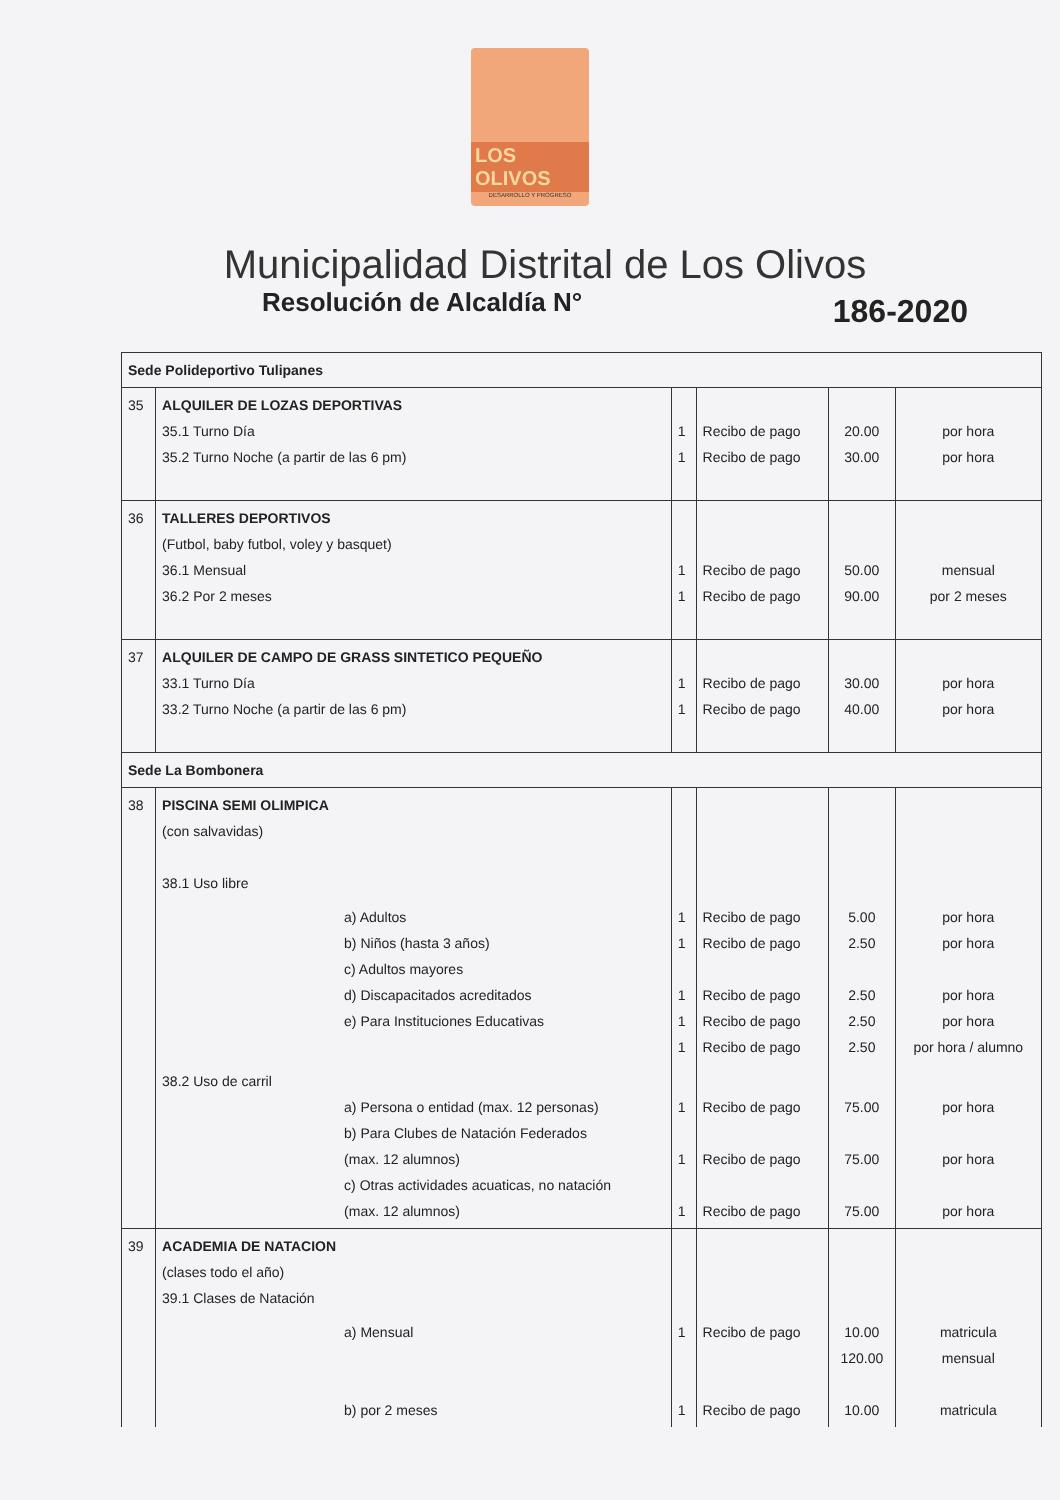LOS OLIVOS
DESARROLLO Y PROGRESO
Municipalidad Distrital de Los Olivos
Resolución de Alcaldía N° 186-2020
| Sede Polideportivo Tulipanes | | | | | | |
| 35 | ALQUILER DE LOZAS DEPORTIVAS 35.1 Turno Día 35.2 Turno Noche (a partir de las 6 pm) | | 1 1 | Recibo de pago Recibo de pago | 20.00 30.00 | por hora por hora |
| 36 | TALLERES DEPORTIVOS (Futbol, baby futbol, voley y basquet) 36.1 Mensual 36.2 Por 2 meses | | 1 1 | Recibo de pago Recibo de pago | 50.00 90.00 | mensual por 2 meses |
| 37 | ALQUILER DE CAMPO DE GRASS SINTETICO PEQUEÑO 33.1 Turno Día 33.2 Turno Noche (a partir de las 6 pm) | | 1 1 | Recibo de pago Recibo de pago | 30.00 40.00 | por hora por hora |
| Sede La Bombonera | | | | | | |
| 38 | PISCINA SEMI OLIMPICA (con salvavidas) 38.1 Uso libre | | | | | |
| | | a) Adultos b) Niños (hasta 3 años) c) Adultos mayores d) Discapacitados acreditados e) Para Instituciones Educativas | 1 1 1 1 1 | Recibo de pago Recibo de pago Recibo de pago Recibo de pago Recibo de pago | 5.00 2.50 2.50 2.50 2.50 | por hora por hora por hora por hora por hora / alumno |
| | 38.2 Uso de carril | a) Persona o entidad (max. 12 personas) b) Para Clubes de Natación Federados (max. 12 alumnos) c) Otras actividades acuaticas, no natación (max. 12 alumnos) | 1 1 1 | Recibo de pago Recibo de pago Recibo de pago | 75.00 75.00 75.00 | por hora por hora por hora |
| 39 | ACADEMIA DE NATACION (clases todo el año) 39.1 Clases de Natación | | | | | |
| | | a) Mensual b) por 2 meses | 1 1 | Recibo de pago Recibo de pago | 10.00 120.00 10.00 | matricula mensual matricula |